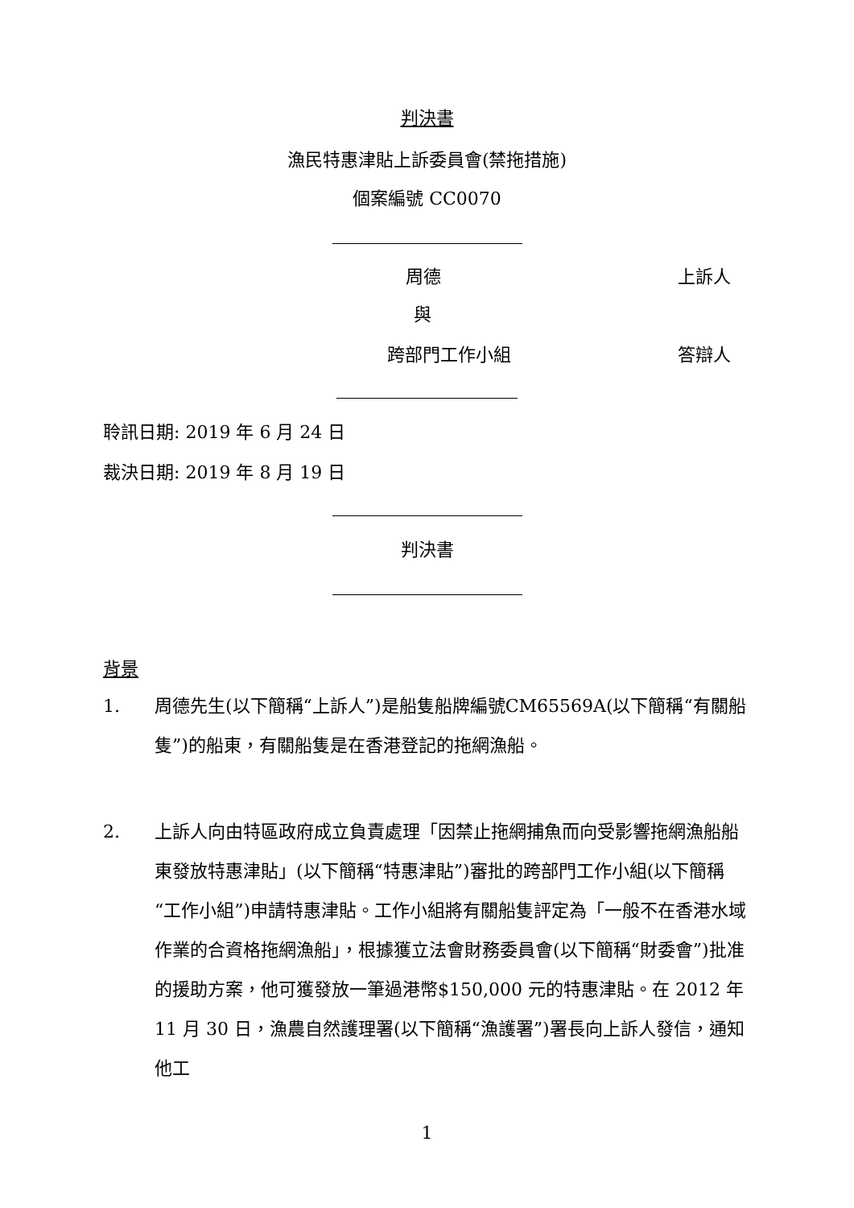判決書
漁民特惠津貼上訴委員會(禁拖措施)
個案編號 CC0070
周德 上訴人
與
跨部門工作小組 答辯人
聆訊日期: 2019 年 6 月 24 日
裁決日期: 2019 年 8 月 19 日
判決書
背景
1. 周德先生(以下簡稱“上訴人”)是船隻船牌編號CM65569A(以下簡稱“有關船隻”)的船東，有關船隻是在香港登記的拖網漁船。
2. 上訴人向由特區政府成立負責處理「因禁止拖網捕魚而向受影響拖網漁船船東發放特惠津貼」(以下簡稱“特惠津貼”)審批的跨部門工作小組(以下簡稱“工作小組”)申請特惠津貼。工作小組將有關船隻評定為「一般不在香港水域作業的合資格拖網漁船」，根據獲立法會財務委員會(以下簡稱“財委會”)批准的援助方案，他可獲發放一筆過港幣$150,000 元的特惠津貼。在 2012 年 11 月 30 日，漁農自然護理署(以下簡稱“漁護署”)署長向上訴人發信，通知他工
1